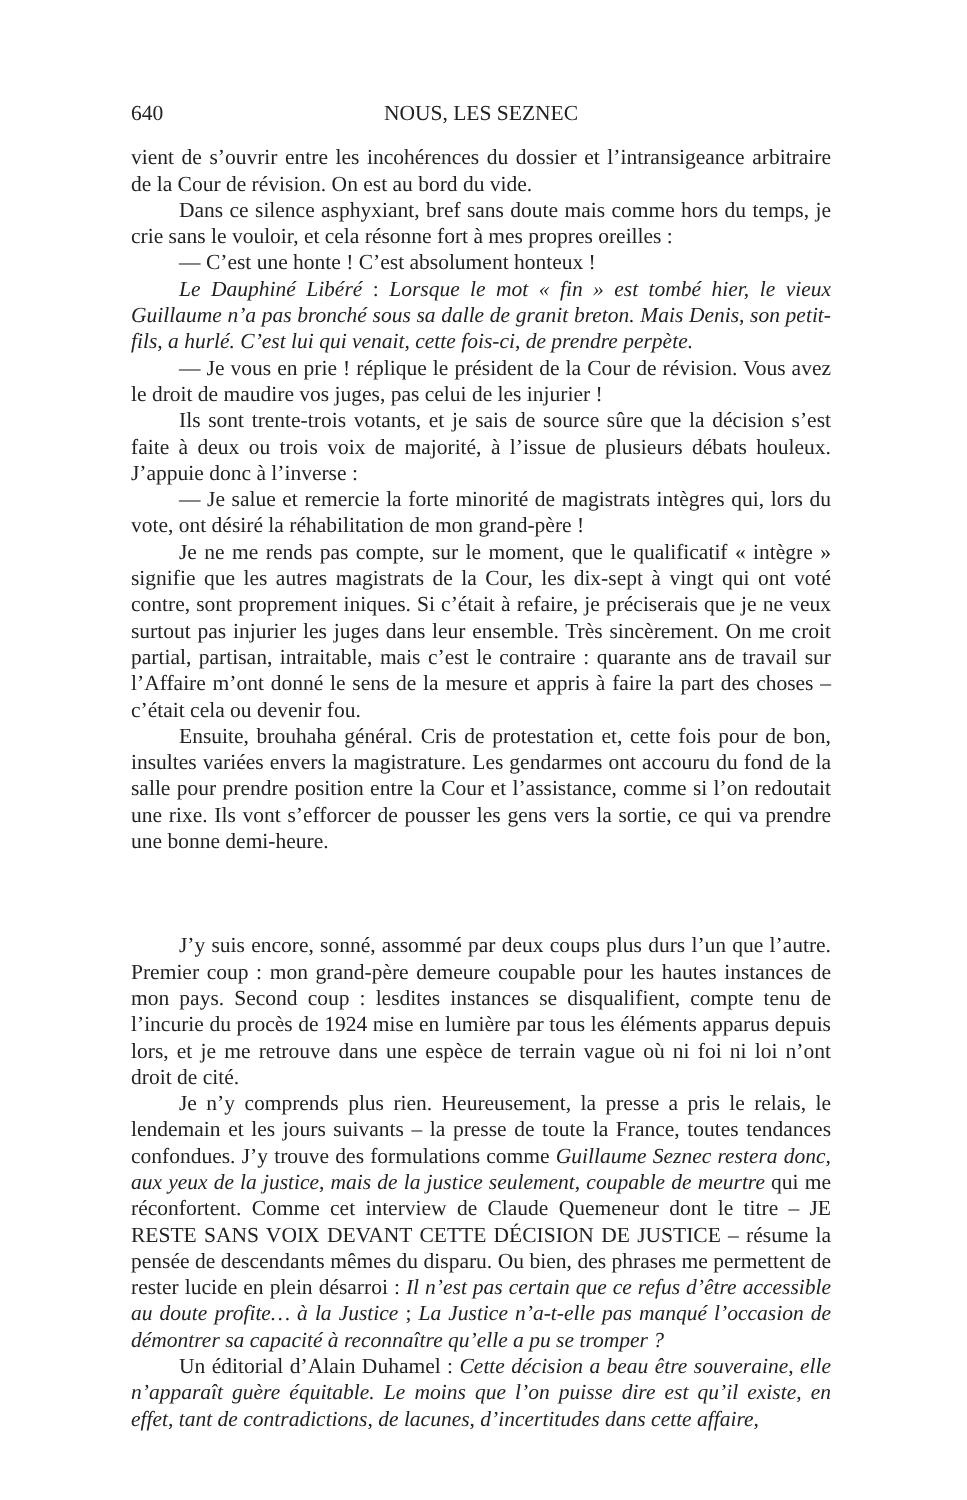640 NOUS, LES SEZNEC
vient de s’ouvrir entre les incohérences du dossier et l’intransigeance arbitraire de la Cour de révision. On est au bord du vide.
Dans ce silence asphyxiant, bref sans doute mais comme hors du temps, je crie sans le vouloir, et cela résonne fort à mes propres oreilles :
— C’est une honte ! C’est absolument honteux !
Le Dauphiné Libéré : Lorsque le mot « fin » est tombé hier, le vieux Guillaume n’a pas bronché sous sa dalle de granit breton. Mais Denis, son petit-fils, a hurlé. C’est lui qui venait, cette fois-ci, de prendre perpète.
— Je vous en prie ! réplique le président de la Cour de révision. Vous avez le droit de maudire vos juges, pas celui de les injurier !
Ils sont trente-trois votants, et je sais de source sûre que la décision s’est faite à deux ou trois voix de majorité, à l’issue de plusieurs débats houleux. J’appuie donc à l’inverse :
— Je salue et remercie la forte minorité de magistrats intègres qui, lors du vote, ont désiré la réhabilitation de mon grand-père !
Je ne me rends pas compte, sur le moment, que le qualificatif « intègre » signifie que les autres magistrats de la Cour, les dix-sept à vingt qui ont voté contre, sont proprement iniques. Si c’était à refaire, je préciserais que je ne veux surtout pas injurier les juges dans leur ensemble. Très sincèrement. On me croit partial, partisan, intraitable, mais c’est le contraire : quarante ans de travail sur l’Affaire m’ont donné le sens de la mesure et appris à faire la part des choses – c’était cela ou devenir fou.
Ensuite, brouhaha général. Cris de protestation et, cette fois pour de bon, insultes variées envers la magistrature. Les gendarmes ont accouru du fond de la salle pour prendre position entre la Cour et l’assistance, comme si l’on redoutait une rixe. Ils vont s’efforcer de pousser les gens vers la sortie, ce qui va prendre une bonne demi-heure.
J’y suis encore, sonné, assommé par deux coups plus durs l’un que l’autre. Premier coup : mon grand-père demeure coupable pour les hautes instances de mon pays. Second coup : lesdites instances se disqualifient, compte tenu de l’incurie du procès de 1924 mise en lumière par tous les éléments apparus depuis lors, et je me retrouve dans une espèce de terrain vague où ni foi ni loi n’ont droit de cité.
Je n’y comprends plus rien. Heureusement, la presse a pris le relais, le lendemain et les jours suivants – la presse de toute la France, toutes tendances confondues. J’y trouve des formulations comme Guillaume Seznec restera donc, aux yeux de la justice, mais de la justice seulement, coupable de meurtre qui me réconfortent. Comme cet interview de Claude Quemeneur dont le titre – JE RESTE SANS VOIX DEVANT CETTE DÉCISION DE JUSTICE – résume la pensée de descendants mêmes du disparu. Ou bien, des phrases me permettent de rester lucide en plein désarroi : Il n’est pas certain que ce refus d’être accessible au doute profite… à la Justice ; La Justice n’a-t-elle pas manqué l’occasion de démontrer sa capacité à reconnaître qu’elle a pu se tromper ?
Un éditorial d’Alain Duhamel : Cette décision a beau être souveraine, elle n’apparaît guère équitable. Le moins que l’on puisse dire est qu’il existe, en effet, tant de contradictions, de lacunes, d’incertitudes dans cette affaire,